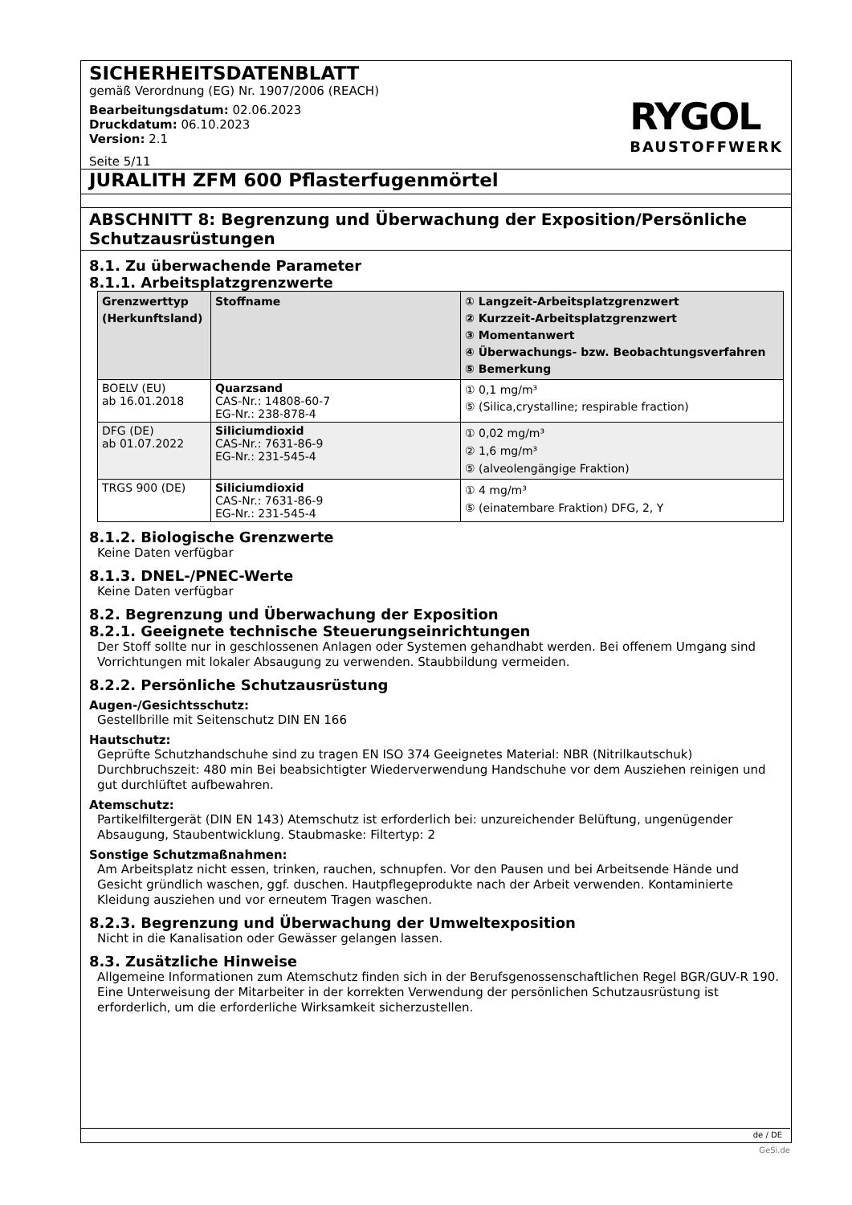SICHERHEITSDATENBLATT
gemäß Verordnung (EG) Nr. 1907/2006 (REACH)
Bearbeitungsdatum: 02.06.2023
Druckdatum: 06.10.2023
Version: 2.1
Seite 5/11
RYGOL
BAUSTOFFWERK
JURALITH ZFM 600 Pflasterfugenmörtel
ABSCHNITT 8: Begrenzung und Überwachung der Exposition/Persönliche Schutzausrüstungen
8.1. Zu überwachende Parameter
8.1.1. Arbeitsplatzgrenzwerte
| Grenzwerttyp (Herkunftsland) | Stoffname | ① Langzeit-Arbeitsplatzgrenzwert ② Kurzzeit-Arbeitsplatzgrenzwert ③ Momentanwert ④ Überwachungs- bzw. Beobachtungsverfahren ⑤ Bemerkung |
| --- | --- | --- |
| BOELV (EU) ab 16.01.2018 | Quarzsand CAS-Nr.: 14808-60-7 EG-Nr.: 238-878-4 | ① 0,1 mg/m³ ⑤ (Silica,crystalline; respirable fraction) |
| DFG (DE) ab 01.07.2022 | Siliciumdioxid CAS-Nr.: 7631-86-9 EG-Nr.: 231-545-4 | ① 0,02 mg/m³ ② 1,6 mg/m³ ⑤ (alveolengängige Fraktion) |
| TRGS 900 (DE) | Siliciumdioxid CAS-Nr.: 7631-86-9 EG-Nr.: 231-545-4 | ① 4 mg/m³ ⑤ (einatembare Fraktion) DFG, 2, Y |
8.1.2. Biologische Grenzwerte
Keine Daten verfügbar
8.1.3. DNEL-/PNEC-Werte
Keine Daten verfügbar
8.2. Begrenzung und Überwachung der Exposition
8.2.1. Geeignete technische Steuerungseinrichtungen
Der Stoff sollte nur in geschlossenen Anlagen oder Systemen gehandhabt werden. Bei offenem Umgang sind Vorrichtungen mit lokaler Absaugung zu verwenden. Staubbildung vermeiden.
8.2.2. Persönliche Schutzausrüstung
Augen-/Gesichtsschutz:
Gestellbrille mit Seitenschutz DIN EN 166
Hautschutz:
Geprüfte Schutzhandschuhe sind zu tragen EN ISO 374 Geeignetes Material: NBR (Nitrilkautschuk) Durchbruchszeit: 480 min Bei beabsichtigter Wiederverwendung Handschuhe vor dem Ausziehen reinigen und gut durchlüftet aufbewahren.
Atemschutz:
Partikelfiltergerät (DIN EN 143) Atemschutz ist erforderlich bei: unzureichender Belüftung, ungenügender Absaugung, Staubentwicklung. Staubmaske: Filtertyp: 2
Sonstige Schutzmaßnahmen:
Am Arbeitsplatz nicht essen, trinken, rauchen, schnupfen. Vor den Pausen und bei Arbeitsende Hände und Gesicht gründlich waschen, ggf. duschen. Hautpflegeprodukte nach der Arbeit verwenden. Kontaminierte Kleidung ausziehen und vor erneutem Tragen waschen.
8.2.3. Begrenzung und Überwachung der Umweltexposition
Nicht in die Kanalisation oder Gewässer gelangen lassen.
8.3. Zusätzliche Hinweise
Allgemeine Informationen zum Atemschutz finden sich in der Berufsgenossenschaftlichen Regel BGR/GUV-R 190. Eine Unterweisung der Mitarbeiter in der korrekten Verwendung der persönlichen Schutzausrüstung ist erforderlich, um die erforderliche Wirksamkeit sicherzustellen.
de / DE
GeSi.de